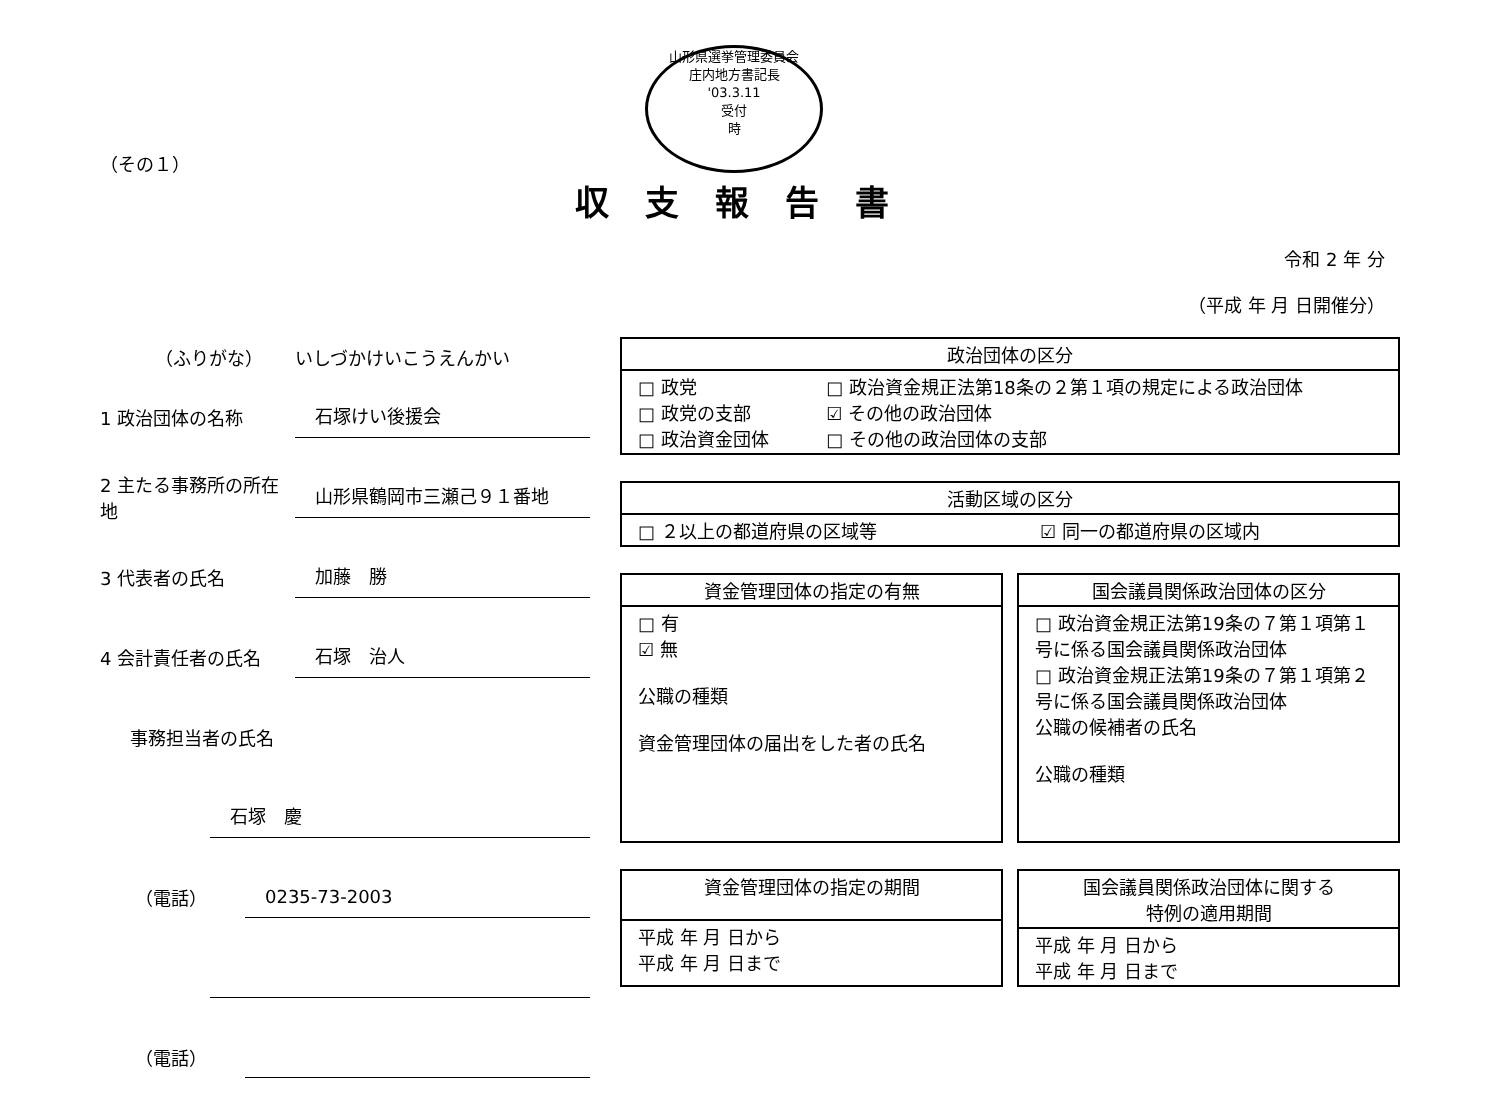山形県選挙管理委員会
庄内地方書記長
'03.3.11
受付
時
（その１）
収支報告書
令和 2 年 分
（平成 年 月 日開催分）
（ふりがな） いしづかけいこうえんかい
1 政治団体の名称
石塚けい後援会
2 主たる事務所の所在地
山形県鶴岡市三瀬己９１番地
3 代表者の氏名
加藤　勝
4 会計責任者の氏名
石塚　治人
事務担当者の氏名
石塚　慶
（電話）
0235-73-2003
（電話）
| 政治団体の区分 | |
| --- | --- |
| □ 政党 □ 政党の支部 □ 政治資金団体 | □ 政治資金規正法第18条の２第１項の規定による政治団体 ☑ その他の政治団体 □ その他の政治団体の支部 |
| 活動区域の区分 | |
| --- | --- |
| □ ２以上の都道府県の区域等 | ☑ 同一の都道府県の区域内 |
| 資金管理団体の指定の有無 |
| --- |
| □ 有 ☑ 無 公職の種類 資金管理団体の届出をした者の氏名 |
| 国会議員関係政治団体の区分 |
| --- |
| □ 政治資金規正法第19条の７第１項第１号に係る国会議員関係政治団体 □ 政治資金規正法第19条の７第１項第２号に係る国会議員関係政治団体 公職の候補者の氏名 公職の種類 |
| 資金管理団体の指定の期間 |
| --- |
| 平成 年 月 日から 平成 年 月 日まで |
| 国会議員関係政治団体に関する 特例の適用期間 |
| --- |
| 平成 年 月 日から 平成 年 月 日まで |